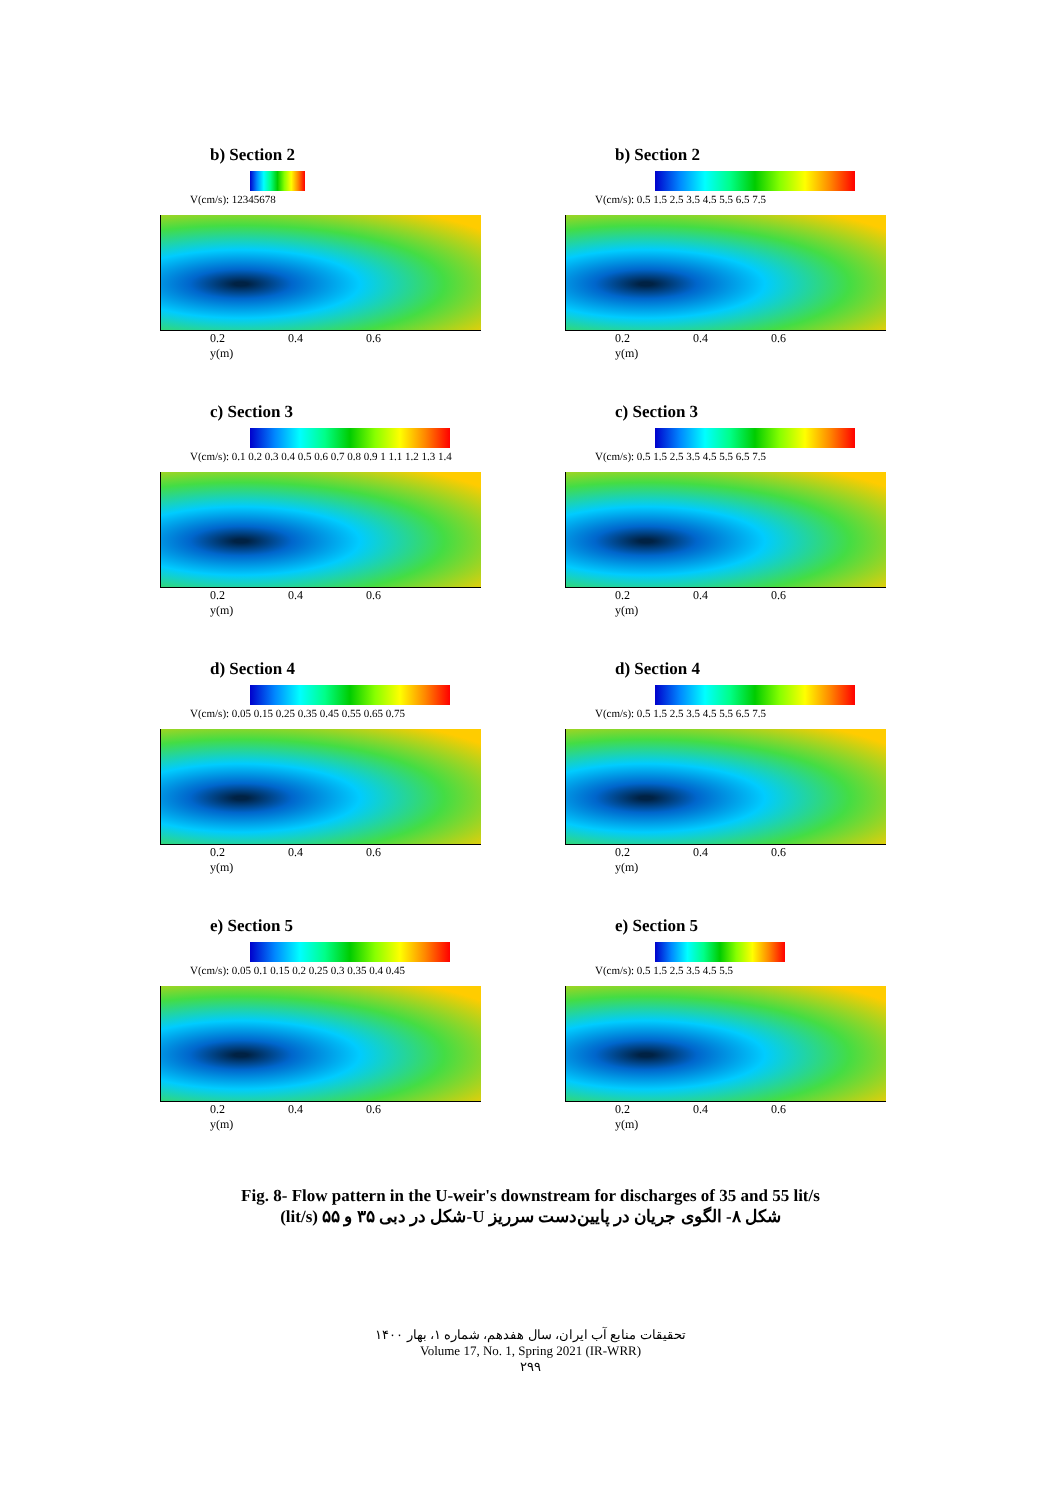b) Section 2
V(cm/s): 12345678
0.2 0.4 0.6
y(m)
b) Section 2
V(cm/s): 0.5 1.5 2.5 3.5 4.5 5.5 6.5 7.5
0.2 0.4 0.6
y(m)
c) Section 3
V(cm/s): 0.1 0.2 0.3 0.4 0.5 0.6 0.7 0.8 0.9 1 1.1 1.2 1.3 1.4
0.2 0.4 0.6
y(m)
c) Section 3
V(cm/s): 0.5 1.5 2.5 3.5 4.5 5.5 6.5 7.5
0.2 0.4 0.6
y(m)
d) Section 4
V(cm/s): 0.05 0.15 0.25 0.35 0.45 0.55 0.65 0.75
0.2 0.4 0.6
y(m)
d) Section 4
V(cm/s): 0.5 1.5 2.5 3.5 4.5 5.5 6.5 7.5
0.2 0.4 0.6
y(m)
e) Section 5
V(cm/s): 0.05 0.1 0.15 0.2 0.25 0.3 0.35 0.4 0.45
0.2 0.4 0.6
y(m)
e) Section 5
V(cm/s): 0.5 1.5 2.5 3.5 4.5 5.5
0.2 0.4 0.6
y(m)
Fig. 8- Flow pattern in the U-weir's downstream for discharges of 35 and 55 lit/s
شکل ۸- الگوی جریان در پایین‌دست سرریز U-شکل در دبی ۳۵ و ۵۵ (lit/s)
تحقیقات منابع آب ایران، سال هفدهم، شماره ۱، بهار ۱۴۰۰
Volume 17, No. 1, Spring 2021 (IR-WRR)
۲۹۹